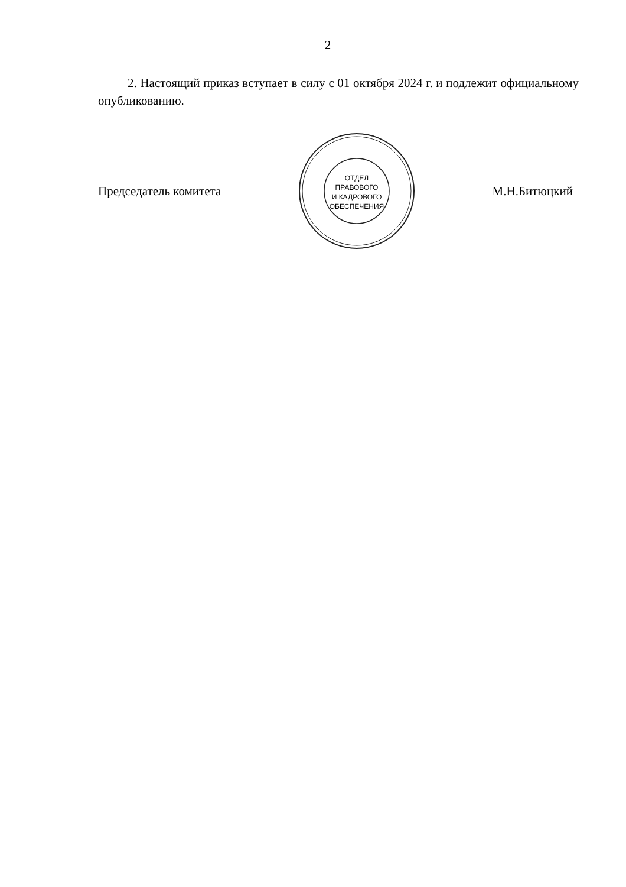2
2. Настоящий приказ вступает в силу с 01 октября 2024 г. и подлежит официальному опубликованию.
Председатель комитета
ОТДЕЛ
ПРАВОВОГО
И КАДРОВОГО
ОБЕСПЕЧЕНИЯ
М.Н.Битюцкий